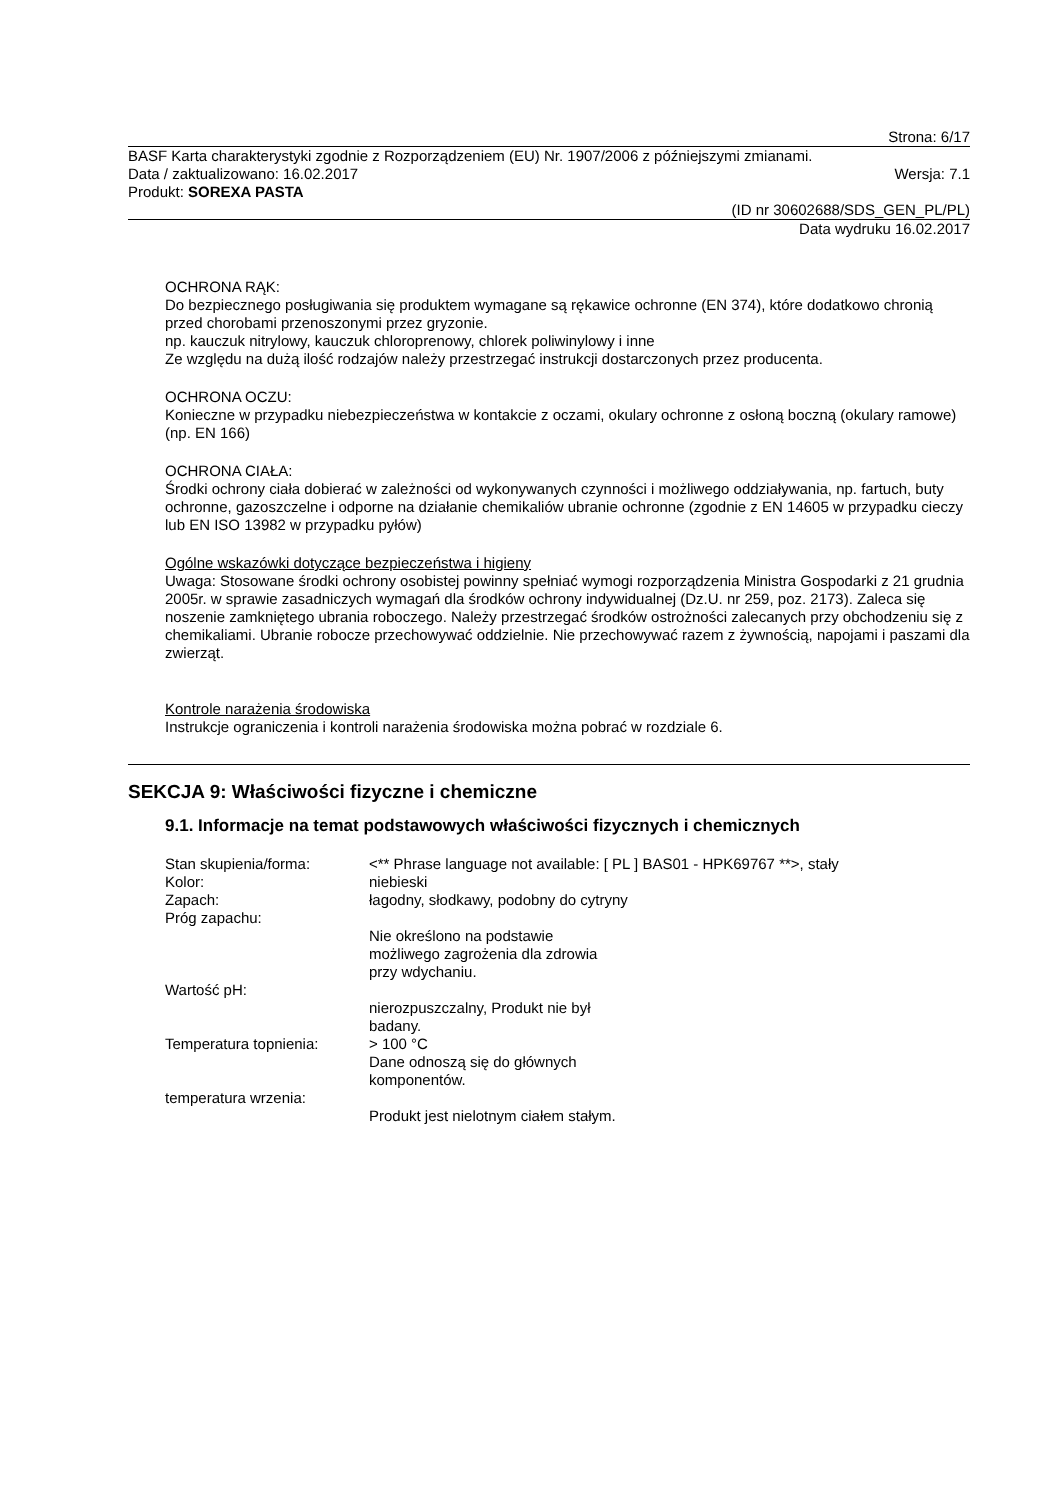Strona: 6/17
BASF Karta charakterystyki zgodnie z Rozporządzeniem (EU) Nr. 1907/2006 z późniejszymi zmianami.
Data / zaktualizowano: 16.02.2017 Wersja: 7.1
Produkt: SOREXA PASTA
(ID nr 30602688/SDS_GEN_PL/PL)
Data wydruku 16.02.2017
OCHRONA RĄK:
Do bezpiecznego posługiwania się produktem wymagane są rękawice ochronne (EN 374), które dodatkowo chronią przed chorobami przenoszonymi przez gryzonie.
np. kauczuk nitrylowy, kauczuk chloroprenowy, chlorek poliwinylowy i inne
Ze względu na dużą ilość rodzajów należy przestrzegać instrukcji dostarczonych przez producenta.
OCHRONA OCZU:
Konieczne w przypadku niebezpieczeństwa w kontakcie z oczami, okulary ochronne z osłoną boczną (okulary ramowe)(np. EN 166)
OCHRONA CIAŁA:
Środki ochrony ciała dobierać w zależności od wykonywanych czynności i możliwego oddziaływania, np. fartuch, buty ochronne, gazoszczelne i odporne na działanie chemikaliów ubranie ochronne (zgodnie z EN 14605 w przypadku cieczy lub EN ISO 13982 w przypadku pyłów)
Ogólne wskazówki dotyczące bezpieczeństwa i higieny
Uwaga: Stosowane środki ochrony osobistej powinny spełniać wymogi rozporządzenia Ministra Gospodarki z 21 grudnia 2005r. w sprawie zasadniczych wymagań dla środków ochrony indywidualnej (Dz.U. nr 259, poz. 2173). Zaleca się noszenie zamkniętego ubrania roboczego. Należy przestrzegać środków ostrożności zalecanych przy obchodzeniu się z chemikaliami. Ubranie robocze przechowywać oddzielnie. Nie przechowywać razem z żywnością, napojami i paszami dla zwierząt.
Kontrole narażenia środowiska
Instrukcje ograniczenia i kontroli narażenia środowiska można pobrać w rozdziale 6.
SEKCJA 9: Właściwości fizyczne i chemiczne
9.1. Informacje na temat podstawowych właściwości fizycznych i chemicznych
| Stan skupienia/forma: | <** Phrase language not available: [ PL ] BAS01 - HPK69767 **>, stały |
| Kolor: | niebieski |
| Zapach: | łagodny, słodkawy, podobny do cytryny |
| Próg zapachu: | |
| | Nie określono na podstawie możliwego zagrożenia dla zdrowia przy wdychaniu. |
| Wartość pH: | |
| | nierozpuszczalny, Produkt nie był badany. |
| Temperatura topnienia: | > 100 °C Dane odnoszą się do głównych komponentów. |
| temperatura wrzenia: | |
| | Produkt jest nielotnym ciałem stałym. |